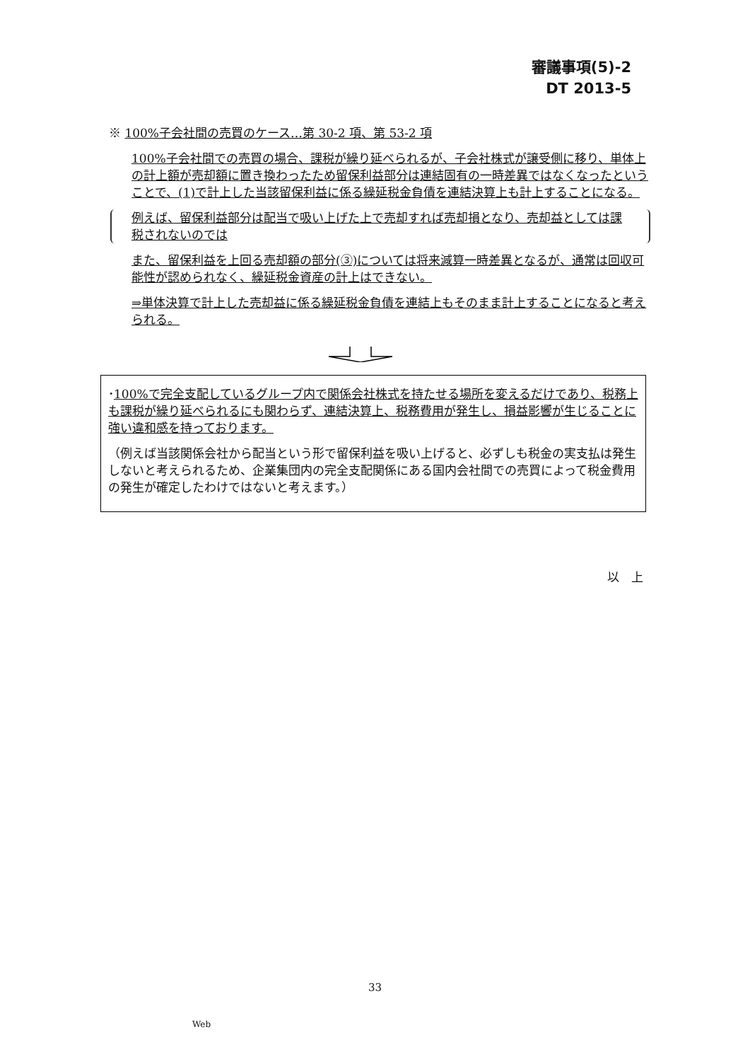審議事項(5)-2
DT 2013-5
※ 100%子会社間の売買のケース…第 30-2 項、第 53-2 項
100%子会社間での売買の場合、課税が繰り延べられるが、子会社株式が譲受側に移り、単体上の計上額が売却額に置き換わったため留保利益部分は連結固有の一時差異ではなくなったということで、(1)で計上した当該留保利益に係る繰延税金負債を連結決算上も計上することになる。
例えば、留保利益部分は配当で吸い上げた上で売却すれば売却損となり、売却益としては課税されないのでは
また、留保利益を上回る売却額の部分(③)については将来減算一時差異となるが、通常は回収可能性が認められなく、繰延税金資産の計上はできない。
⇒単体決算で計上した売却益に係る繰延税金負債を連結上もそのまま計上することになると考えられる。
･100%で完全支配しているグループ内で関係会社株式を持たせる場所を変えるだけであり、税務上も課税が繰り延べられるにも関わらず、連結決算上、税務費用が発生し、損益影響が生じることに強い違和感を持っております。
（例えば当該関係会社から配当という形で留保利益を吸い上げると、必ずしも税金の実支払は発生しないと考えられるため、企業集団内の完全支配関係にある国内会社間での売買によって税金費用の発生が確定したわけではないと考えます。）
以　上
33
Web